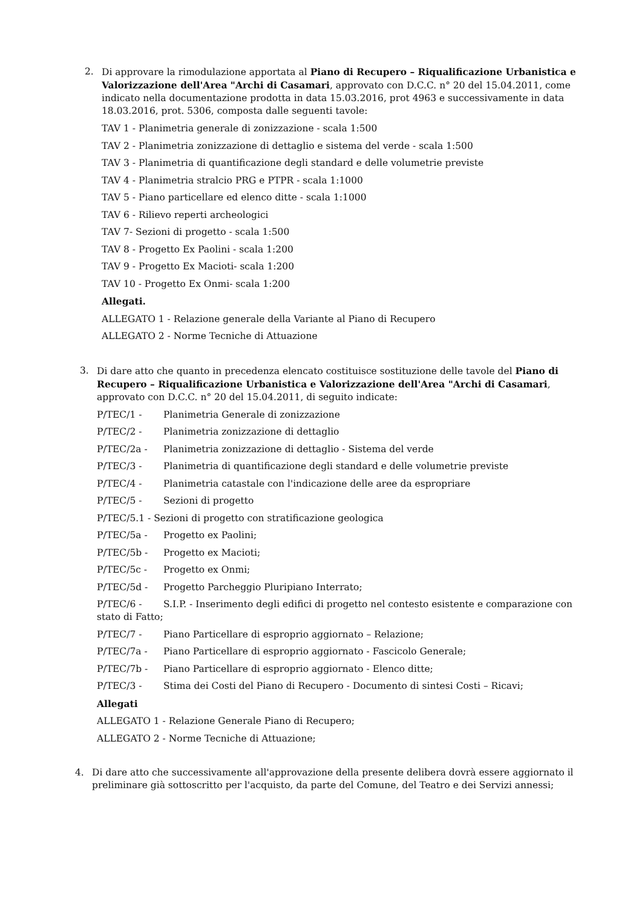2. Di approvare la rimodulazione apportata al Piano di Recupero – Riqualificazione Urbanistica e Valorizzazione dell'Area "Archi di Casamari, approvato con D.C.C. n° 20 del 15.04.2011, come indicato nella documentazione prodotta in data 15.03.2016, prot 4963 e successivamente in data 18.03.2016, prot. 5306, composta dalle seguenti tavole:
TAV 1 - Planimetria generale di zonizzazione - scala 1:500
TAV 2 - Planimetria zonizzazione di dettaglio e sistema del verde - scala 1:500
TAV 3 - Planimetria di quantificazione degli standard e delle volumetrie previste
TAV 4 - Planimetria stralcio PRG e PTPR - scala 1:1000
TAV 5 - Piano particellare ed elenco ditte - scala 1:1000
TAV 6 - Rilievo reperti archeologici
TAV 7- Sezioni di progetto - scala 1:500
TAV 8 - Progetto Ex Paolini - scala 1:200
TAV 9 - Progetto Ex Macioti- scala 1:200
TAV 10 - Progetto Ex Onmi- scala 1:200
Allegati.
ALLEGATO 1 - Relazione generale della Variante al Piano di Recupero
ALLEGATO 2 - Norme Tecniche di Attuazione
3. Di dare atto che quanto in precedenza elencato costituisce sostituzione delle tavole del Piano di Recupero – Riqualificazione Urbanistica e Valorizzazione dell'Area "Archi di Casamari, approvato con D.C.C. n° 20 del 15.04.2011, di seguito indicate:
P/TEC/1 - Planimetria Generale di zonizzazione
P/TEC/2 - Planimetria zonizzazione di dettaglio
P/TEC/2a - Planimetria zonizzazione di dettaglio - Sistema del verde
P/TEC/3 - Planimetria di quantificazione degli standard e delle volumetrie previste
P/TEC/4 - Planimetria catastale con l'indicazione delle aree da espropriare
P/TEC/5 - Sezioni di progetto
P/TEC/5.1 - Sezioni di progetto con stratificazione geologica
P/TEC/5a - Progetto ex Paolini;
P/TEC/5b - Progetto ex Macioti;
P/TEC/5c - Progetto ex Onmi;
P/TEC/5d - Progetto Parcheggio Pluripiano Interrato;
P/TEC/6 - S.I.P. - Inserimento degli edifici di progetto nel contesto esistente e comparazione con stato di Fatto;
P/TEC/7 - Piano Particellare di esproprio aggiornato – Relazione;
P/TEC/7a - Piano Particellare di esproprio aggiornato - Fascicolo Generale;
P/TEC/7b - Piano Particellare di esproprio aggiornato - Elenco ditte;
P/TEC/3 - Stima dei Costi del Piano di Recupero - Documento di sintesi Costi – Ricavi;
Allegati
ALLEGATO 1 - Relazione Generale Piano di Recupero;
ALLEGATO 2 - Norme Tecniche di Attuazione;
4. Di dare atto che successivamente all'approvazione della presente delibera dovrà essere aggiornato il preliminare già sottoscritto per l'acquisto, da parte del Comune, del Teatro e dei Servizi annessi;